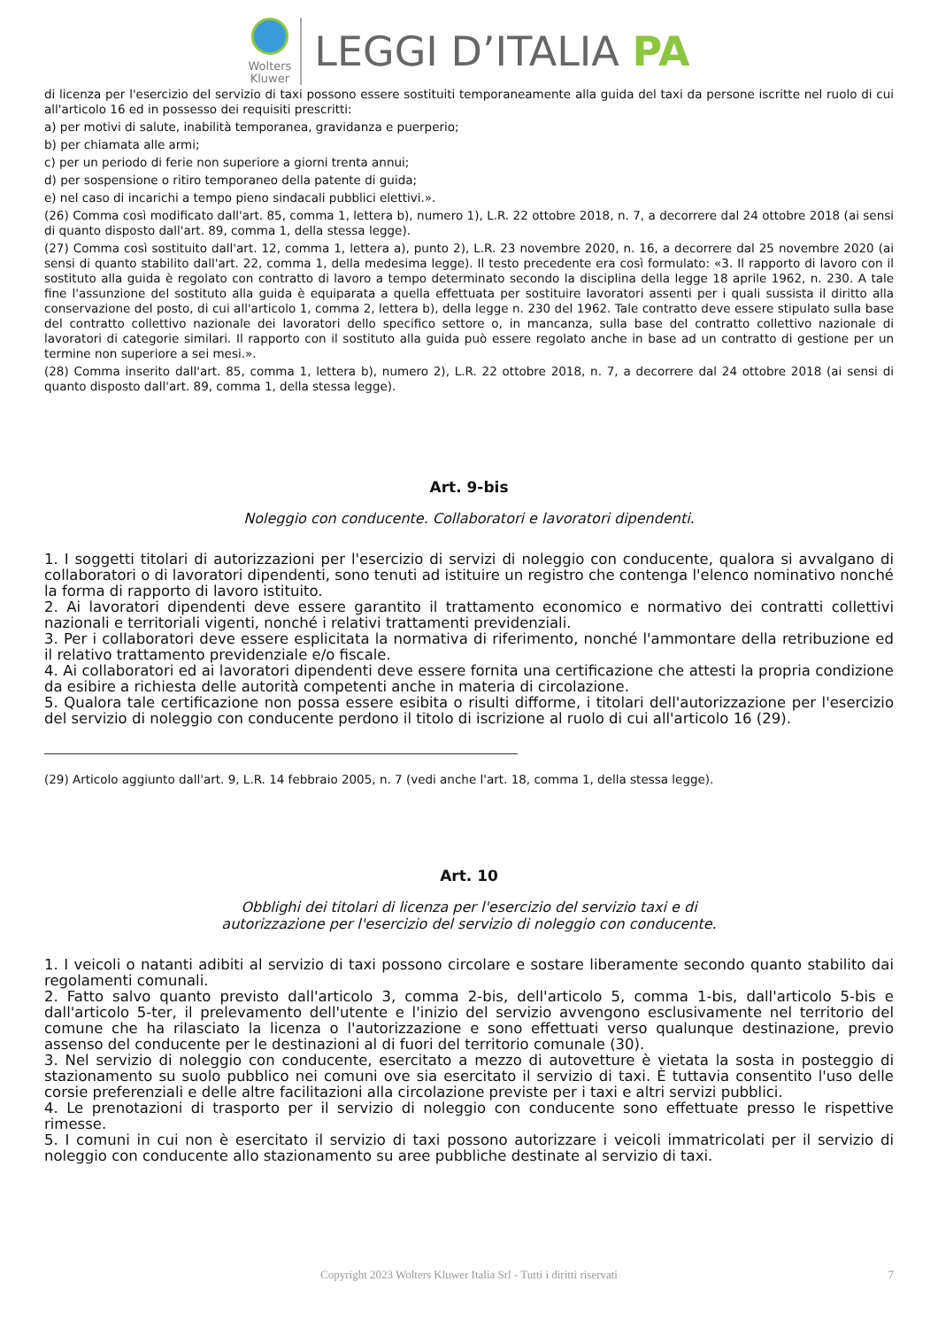Wolters
Kluwer
LEGGI D’ITALIA PA
di licenza per l'esercizio del servizio di taxi possono essere sostituiti temporaneamente alla guida del taxi da persone iscritte nel ruolo di cui all'articolo 16 ed in possesso dei requisiti prescritti:
a) per motivi di salute, inabilità temporanea, gravidanza e puerperio;
b) per chiamata alle armi;
c) per un periodo di ferie non superiore a giorni trenta annui;
d) per sospensione o ritiro temporaneo della patente di guida;
e) nel caso di incarichi a tempo pieno sindacali pubblici elettivi.».
(26) Comma così modificato dall'art. 85, comma 1, lettera b), numero 1), L.R. 22 ottobre 2018, n. 7, a decorrere dal 24 ottobre 2018 (ai sensi di quanto disposto dall'art. 89, comma 1, della stessa legge).
(27) Comma così sostituito dall'art. 12, comma 1, lettera a), punto 2), L.R. 23 novembre 2020, n. 16, a decorrere dal 25 novembre 2020 (ai sensi di quanto stabilito dall'art. 22, comma 1, della medesima legge). Il testo precedente era così formulato: «3. Il rapporto di lavoro con il sostituto alla guida è regolato con contratto di lavoro a tempo determinato secondo la disciplina della legge 18 aprile 1962, n. 230. A tale fine l'assunzione del sostituto alla guida è equiparata a quella effettuata per sostituire lavoratori assenti per i quali sussista il diritto alla conservazione del posto, di cui all'articolo 1, comma 2, lettera b), della legge n. 230 del 1962. Tale contratto deve essere stipulato sulla base del contratto collettivo nazionale dei lavoratori dello specifico settore o, in mancanza, sulla base del contratto collettivo nazionale di lavoratori di categorie similari. Il rapporto con il sostituto alla guida può essere regolato anche in base ad un contratto di gestione per un termine non superiore a sei mesi.».
(28) Comma inserito dall'art. 85, comma 1, lettera b), numero 2), L.R. 22 ottobre 2018, n. 7, a decorrere dal 24 ottobre 2018 (ai sensi di quanto disposto dall'art. 89, comma 1, della stessa legge).
Art. 9-bis
Noleggio con conducente. Collaboratori e lavoratori dipendenti.
1. I soggetti titolari di autorizzazioni per l'esercizio di servizi di noleggio con conducente, qualora si avvalgano di collaboratori o di lavoratori dipendenti, sono tenuti ad istituire un registro che contenga l'elenco nominativo nonché la forma di rapporto di lavoro istituito.
2. Ai lavoratori dipendenti deve essere garantito il trattamento economico e normativo dei contratti collettivi nazionali e territoriali vigenti, nonché i relativi trattamenti previdenziali.
3. Per i collaboratori deve essere esplicitata la normativa di riferimento, nonché l'ammontare della retribuzione ed il relativo trattamento previdenziale e/o fiscale.
4. Ai collaboratori ed ai lavoratori dipendenti deve essere fornita una certificazione che attesti la propria condizione da esibire a richiesta delle autorità competenti anche in materia di circolazione.
5. Qualora tale certificazione non possa essere esibita o risulti difforme, i titolari dell'autorizzazione per l'esercizio del servizio di noleggio con conducente perdono il titolo di iscrizione al ruolo di cui all'articolo 16 (29).
(29) Articolo aggiunto dall'art. 9, L.R. 14 febbraio 2005, n. 7 (vedi anche l'art. 18, comma 1, della stessa legge).
Art. 10
Obblighi dei titolari di licenza per l'esercizio del servizio taxi e di
autorizzazione per l'esercizio del servizio di noleggio con conducente.
1. I veicoli o natanti adibiti al servizio di taxi possono circolare e sostare liberamente secondo quanto stabilito dai regolamenti comunali.
2. Fatto salvo quanto previsto dall'articolo 3, comma 2-bis, dell'articolo 5, comma 1-bis, dall'articolo 5-bis e dall'articolo 5-ter, il prelevamento dell'utente e l'inizio del servizio avvengono esclusivamente nel territorio del comune che ha rilasciato la licenza o l'autorizzazione e sono effettuati verso qualunque destinazione, previo assenso del conducente per le destinazioni al di fuori del territorio comunale (30).
3. Nel servizio di noleggio con conducente, esercitato a mezzo di autovetture è vietata la sosta in posteggio di stazionamento su suolo pubblico nei comuni ove sia esercitato il servizio di taxi. È tuttavia consentito l'uso delle corsie preferenziali e delle altre facilitazioni alla circolazione previste per i taxi e altri servizi pubblici.
4. Le prenotazioni di trasporto per il servizio di noleggio con conducente sono effettuate presso le rispettive rimesse.
5. I comuni in cui non è esercitato il servizio di taxi possono autorizzare i veicoli immatricolati per il servizio di noleggio con conducente allo stazionamento su aree pubbliche destinate al servizio di taxi.
Copyright 2023 Wolters Kluwer Italia Srl - Tutti i diritti riservati 7